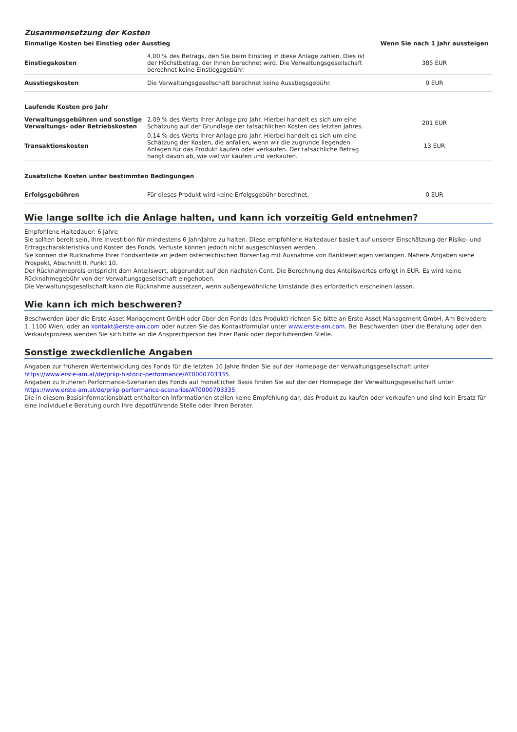Zusammensetzung der Kosten
| Einmalige Kosten bei Einstieg oder Ausstieg | | Wenn Sie nach 1 Jahr aussteigen |
| --- | --- | --- |
| Einstiegskosten | 4,00 % des Betrags, den Sie beim Einstieg in diese Anlage zahlen. Dies ist der Höchstbetrag, der Ihnen berechnet wird. Die Verwaltungsgesellschaft berechnet keine Einstiegsgebühr. | 385 EUR |
| Ausstiegskosten | Die Verwaltungsgesellschaft berechnet keine Ausstiegsgebühr. | 0 EUR |
| Laufende Kosten pro Jahr | | |
| Verwaltungsgebühren und sonstige Verwaltungs- oder Betriebskosten | 2,09 % des Werts Ihrer Anlage pro Jahr. Hierbei handelt es sich um eine Schätzung auf der Grundlage der tatsächlichen Kosten des letzten Jahres. | 201 EUR |
| Transaktionskosten | 0,14 % des Werts Ihrer Anlage pro Jahr. Hierbei handelt es sich um eine Schätzung der Kosten, die anfallen, wenn wir die zugrunde liegenden Anlagen für das Produkt kaufen oder verkaufen. Der tatsächliche Betrag hängt davon ab, wie viel wir kaufen und verkaufen. | 13 EUR |
| Zusätzliche Kosten unter bestimmten Bedingungen | | |
| Erfolgsgebühren | Für dieses Produkt wird keine Erfolgsgebühr berechnet. | 0 EUR |
Wie lange sollte ich die Anlage halten, und kann ich vorzeitig Geld entnehmen?
Empfohlene Haltedauer: 6 Jahre
Sie sollten bereit sein, Ihre Investition für mindestens 6 Jahr/Jahre zu halten. Diese empfohlene Haltedauer basiert auf unserer Einschätzung der Risiko- und Ertragscharakteristika und Kosten des Fonds. Verluste können jedoch nicht ausgeschlossen werden.
Sie können die Rücknahme Ihrer Fondsanteile an jedem österreichischen Börsentag mit Ausnahme von Bankfeiertagen verlangen. Nähere Angaben siehe Prospekt, Abschnitt II, Punkt 10.
Der Rücknahmepreis entspricht dem Anteilswert, abgerundet auf den nächsten Cent. Die Berechnung des Anteilswertes erfolgt in EUR. Es wird keine Rücknahmegebühr von der Verwaltungsgesellschaft eingehoben.
Die Verwaltungsgesellschaft kann die Rücknahme aussetzen, wenn außergewöhnliche Umstände dies erforderlich erscheinen lassen.
Wie kann ich mich beschweren?
Beschwerden über die Erste Asset Management GmbH oder über den Fonds (das Produkt) richten Sie bitte an Erste Asset Management GmbH, Am Belvedere 1, 1100 Wien, oder an kontakt@erste-am.com oder nutzen Sie das Kontaktformular unter www.erste-am.com. Bei Beschwerden über die Beratung oder den Verkaufsprozess wenden Sie sich bitte an die Ansprechperson bei Ihrer Bank oder depotführenden Stelle.
Sonstige zweckdienliche Angaben
Angaben zur früheren Wertentwicklung des Fonds für die letzten 10 Jahre finden Sie auf der Homepage der Verwaltungsgesellschaft unter
https://www.erste-am.at/de/priip-historic-performance/AT0000703335.
Angaben zu früheren Performance-Szenarien des Fonds auf monatlicher Basis finden Sie auf der der Homepage der Verwaltungsgesellschaft unter https://www.erste-am.at/de/priip-performance-scenarios/AT0000703335.
Die in diesem Basisinformationsblatt enthaltenen Informationen stellen keine Empfehlung dar, das Produkt zu kaufen oder verkaufen und sind kein Ersatz für eine individuelle Beratung durch Ihre depotführende Stelle oder Ihren Berater.